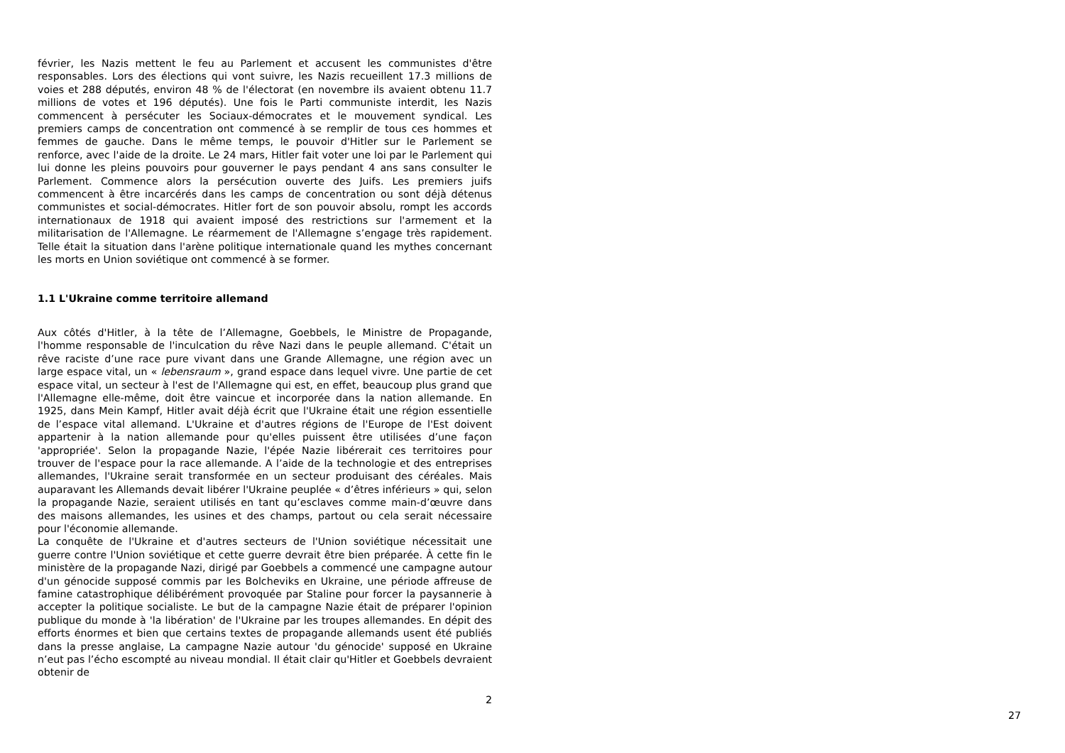février, les Nazis mettent le feu au Parlement et accusent les communistes d'être responsables. Lors des élections qui vont suivre, les Nazis recueillent 17.3 millions de voies et 288 députés, environ 48 % de l'électorat (en novembre ils avaient obtenu 11.7 millions de votes et 196 députés). Une fois le Parti communiste interdit, les Nazis commencent à persécuter les Sociaux-démocrates et le mouvement syndical. Les premiers camps de concentration ont commencé à se remplir de tous ces hommes et femmes de gauche. Dans le même temps, le pouvoir d'Hitler sur le Parlement se renforce, avec l'aide de la droite. Le 24 mars, Hitler fait voter une loi par le Parlement qui lui donne les pleins pouvoirs pour gouverner le pays pendant 4 ans sans consulter le Parlement. Commence alors la persécution ouverte des Juifs. Les premiers juifs commencent à être incarcérés dans les camps de concentration ou sont déjà détenus communistes et social-démocrates. Hitler fort de son pouvoir absolu, rompt les accords internationaux de 1918 qui avaient imposé des restrictions sur l'armement et la militarisation de l'Allemagne. Le réarmement de l'Allemagne s’engage très rapidement. Telle était la situation dans l'arène politique internationale quand les mythes concernant les morts en Union soviétique ont commencé à se former.
1.1 L'Ukraine comme territoire allemand
Aux côtés d'Hitler, à la tête de l’Allemagne, Goebbels, le Ministre de Propagande, l'homme responsable de l'inculcation du rêve Nazi dans le peuple allemand. C'était un rêve raciste d’une race pure vivant dans une Grande Allemagne, une région avec un large espace vital, un « lebensraum », grand espace dans lequel vivre. Une partie de cet espace vital, un secteur à l'est de l'Allemagne qui est, en effet, beaucoup plus grand que l'Allemagne elle-même, doit être vaincue et incorporée dans la nation allemande. En 1925, dans Mein Kampf, Hitler avait déjà écrit que l'Ukraine était une région essentielle de l’espace vital allemand. L'Ukraine et d'autres régions de l'Europe de l'Est doivent appartenir à la nation allemande pour qu'elles puissent être utilisées d’une façon 'appropriée'. Selon la propagande Nazie, l'épée Nazie libérerait ces territoires pour trouver de l'espace pour la race allemande. A l’aide de la technologie et des entreprises allemandes, l'Ukraine serait transformée en un secteur produisant des céréales. Mais auparavant les Allemands devait libérer l'Ukraine peuplée « d’êtres inférieurs » qui, selon la propagande Nazie, seraient utilisés en tant qu’esclaves comme main-d’œuvre dans des maisons allemandes, les usines et des champs, partout ou cela serait nécessaire pour l'économie allemande.
La conquête de l'Ukraine et d'autres secteurs de l'Union soviétique nécessitait une guerre contre l'Union soviétique et cette guerre devrait être bien préparée. À cette fin le ministère de la propagande Nazi, dirigé par Goebbels a commencé une campagne autour d'un génocide supposé commis par les Bolcheviks en Ukraine, une période affreuse de famine catastrophique délibérément provoquée par Staline pour forcer la paysannerie à accepter la politique socialiste. Le but de la campagne Nazie était de préparer l'opinion publique du monde à 'la libération' de l'Ukraine par les troupes allemandes. En dépit des efforts énormes et bien que certains textes de propagande allemands usent été publiés dans la presse anglaise, La campagne Nazie autour 'du génocide' supposé en Ukraine n’eut pas l’écho escompté au niveau mondial. Il était clair qu'Hitler et Goebbels devraient obtenir de
2
27